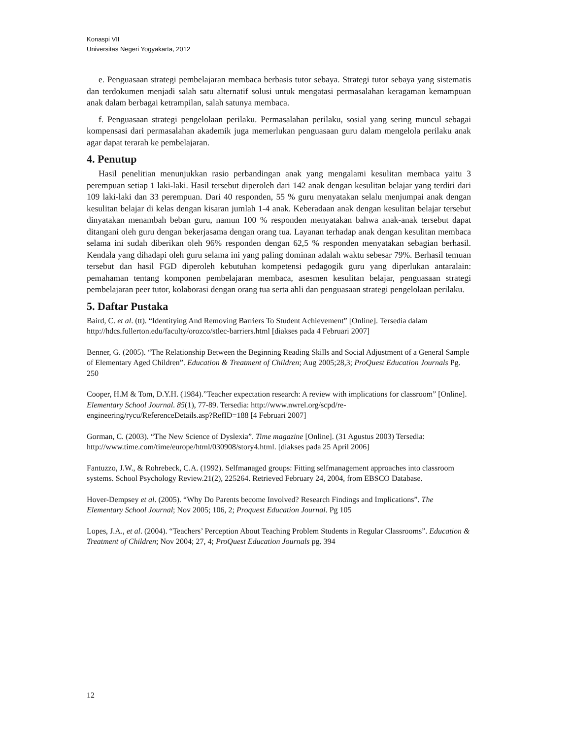Konaspi VII
Universitas Negeri Yogyakarta, 2012
e. Penguasaan strategi pembelajaran membaca berbasis tutor sebaya. Strategi tutor sebaya yang sistematis dan terdokumen menjadi salah satu alternatif solusi untuk mengatasi permasalahan keragaman kemampuan anak dalam berbagai ketrampilan, salah satunya membaca.
f. Penguasaan strategi pengelolaan perilaku. Permasalahan perilaku, sosial yang sering muncul sebagai kompensasi dari permasalahan akademik juga memerlukan penguasaan guru dalam mengelola perilaku anak agar dapat terarah ke pembelajaran.
4. Penutup
Hasil penelitian menunjukkan rasio perbandingan anak yang mengalami kesulitan membaca yaitu 3 perempuan setiap 1 laki-laki. Hasil tersebut diperoleh dari 142 anak dengan kesulitan belajar yang terdiri dari 109 laki-laki dan 33 perempuan. Dari 40 responden, 55 % guru menyatakan selalu menjumpai anak dengan kesulitan belajar di kelas dengan kisaran jumlah 1-4 anak. Keberadaan anak dengan kesulitan belajar tersebut dinyatakan menambah beban guru, namun 100 % responden menyatakan bahwa anak-anak tersebut dapat ditangani oleh guru dengan bekerjasama dengan orang tua. Layanan terhadap anak dengan kesulitan membaca selama ini sudah diberikan oleh 96% responden dengan 62,5 % responden menyatakan sebagian berhasil. Kendala yang dihadapi oleh guru selama ini yang paling dominan adalah waktu sebesar 79%. Berhasil temuan tersebut dan hasil FGD diperoleh kebutuhan kompetensi pedagogik guru yang diperlukan antaralain: pemahaman tentang komponen pembelajaran membaca, asesmen kesulitan belajar, penguasaan strategi pembelajaran peer tutor, kolaborasi dengan orang tua serta ahli dan penguasaan strategi pengelolaan perilaku.
5. Daftar Pustaka
Baird, C. et al. (tt). “Identitying And Removing Barriers To Student Achievement” [Online]. Tersedia dalam http://hdcs.fullerton.edu/faculty/orozco/stlec-barriers.html [diakses pada 4 Februari 2007]
Benner, G. (2005). “The Relationship Between the Beginning Reading Skills and Social Adjustment of a General Sample of Elementary Aged Children”. Education & Treatment of Children; Aug 2005;28,3; ProQuest Education Journals Pg. 250
Cooper, H.M & Tom, D.Y.H. (1984).”Teacher expectation research: A review with implications for classroom” [Online]. Elementary School Journal. 85(1), 77-89. Tersedia: http://www.nwrel.org/scpd/re-engineering/rycu/ReferenceDetails.asp?RefID=188 [4 Februari 2007]
Gorman, C. (2003). “The New Science of Dyslexia”. Time magazine [Online]. (31 Agustus 2003) Tersedia: http://www.time.com/time/europe/html/030908/story4.html. [diakses pada 25 April 2006]
Fantuzzo, J.W., & Rohrebeck, C.A. (1992). Selfmanaged groups: Fitting selfmanagement approaches into classroom systems. School Psychology Review.21(2), 225264. Retrieved February 24, 2004, from EBSCO Database.
Hover-Dempsey et al. (2005). “Why Do Parents become Involved? Research Findings and Implications”. The Elementary School Journal; Nov 2005; 106, 2; Proquest Education Journal. Pg 105
Lopes, J.A., et al. (2004). “Teachers’ Perception About Teaching Problem Students in Regular Classrooms”. Education & Treatment of Children; Nov 2004; 27, 4; ProQuest Education Journals pg. 394
12